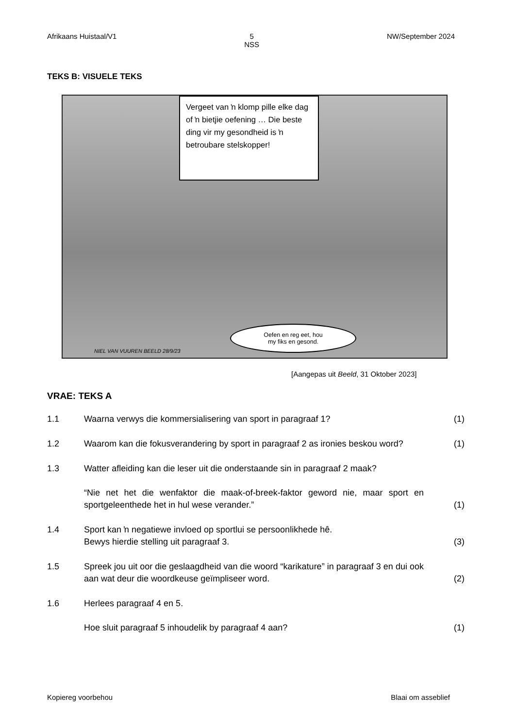Afrikaans Huistaal/V1 5
NSS NW/September 2024
TEKS B: VISUELE TEKS
Vergeet van ŉ klomp pille elke dag of ŉ bietjie oefening … Die beste ding vir my gesondheid is ŉ betroubare stelskopper!
NIEL VAN VUUREN BEELD 28/9/23
Oefen en reg eet, hou
my fiks en gesond.
[Aangepas uit Beeld, 31 Oktober 2023]
VRAE: TEKS A
1.1 Waarna verwys die kommersialisering van sport in paragraaf 1? (1)
1.2 Waarom kan die fokusverandering by sport in paragraaf 2 as ironies beskou word? (1)
1.3 Watter afleiding kan die leser uit die onderstaande sin in paragraaf 2 maak?
“Nie net het die wenfaktor die maak-of-breek-faktor geword nie, maar sport en sportgeleenthede het in hul wese verander.” (1)
1.4 Sport kan ŉ negatiewe invloed op sportlui se persoonlikhede hê.
Bewys hierdie stelling uit paragraaf 3. (3)
1.5 Spreek jou uit oor die geslaagdheid van die woord “karikature” in paragraaf 3 en dui ook aan wat deur die woordkeuse geïmpliseer word. (2)
1.6 Herlees paragraaf 4 en 5.
Hoe sluit paragraaf 5 inhoudelik by paragraaf 4 aan? (1)
Kopiereg voorbehou Blaai om asseblief